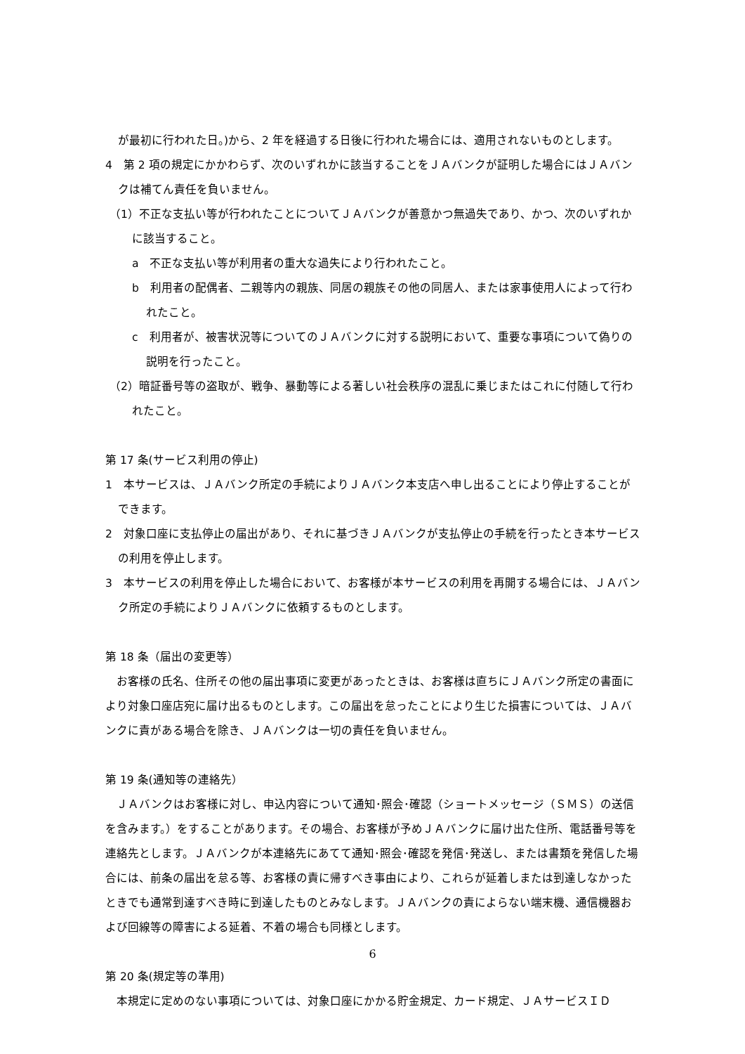が最初に行われた日。)から、2 年を経過する日後に行われた場合には、適用されないものとします。
4　第 2 項の規定にかかわらず、次のいずれかに該当することをＪＡバンクが証明した場合にはＪＡバンクは補てん責任を負いません。
（1）不正な支払い等が行われたことについてＪＡバンクが善意かつ無過失であり、かつ、次のいずれかに該当すること。
a　不正な支払い等が利用者の重大な過失により行われたこと。
b　利用者の配偶者、二親等内の親族、同居の親族その他の同居人、または家事使用人によって行われたこと。
c　利用者が、被害状況等についてのＪＡバンクに対する説明において、重要な事項について偽りの説明を行ったこと。
（2）暗証番号等の盗取が、戦争、暴動等による著しい社会秩序の混乱に乗じまたはこれに付随して行われたこと。
第 17 条(サービス利用の停止)
1　本サービスは、ＪＡバンク所定の手続によりＪＡバンク本支店へ申し出ることにより停止することができます。
2　対象口座に支払停止の届出があり、それに基づきＪＡバンクが支払停止の手続を行ったとき本サービスの利用を停止します。
3　本サービスの利用を停止した場合において、お客様が本サービスの利用を再開する場合には、ＪＡバンク所定の手続によりＪＡバンクに依頼するものとします。
第 18 条（届出の変更等）
　お客様の氏名、住所その他の届出事項に変更があったときは、お客様は直ちにＪＡバンク所定の書面により対象口座店宛に届け出るものとします。この届出を怠ったことにより生じた損害については、ＪＡバンクに責がある場合を除き、ＪＡバンクは一切の責任を負いません。
第 19 条(通知等の連絡先）
　ＪＡバンクはお客様に対し、申込内容について通知･照会･確認（ショートメッセージ（ＳＭＳ）の送信を含みます。）をすることがあります。その場合、お客様が予めＪＡバンクに届け出た住所、電話番号等を連絡先とします。ＪＡバンクが本連絡先にあてて通知･照会･確認を発信･発送し、または書類を発信した場合には、前条の届出を怠る等、お客様の責に帰すべき事由により、これらが延着しまたは到達しなかったときでも通常到達すべき時に到達したものとみなします。ＪＡバンクの責によらない端末機、通信機器および回線等の障害による延着、不着の場合も同様とします。
第 20 条(規定等の準用)
　本規定に定めのない事項については、対象口座にかかる貯金規定、カード規定、ＪＡサービスＩＤ
6